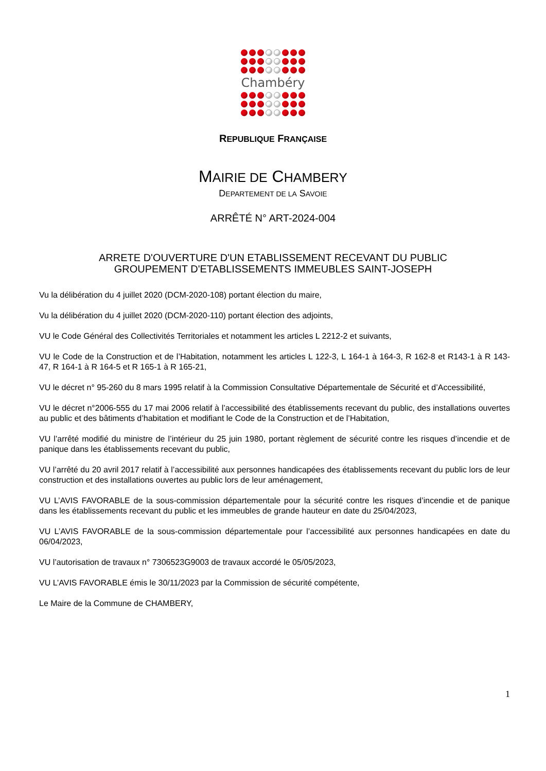Chambéry
REPUBLIQUE FRANÇAISE
MAIRIE DE CHAMBERY
DEPARTEMENT DE LA SAVOIE
ARRÊTÉ N° ART-2024-004
ARRETE D'OUVERTURE D'UN ETABLISSEMENT RECEVANT DU PUBLIC
GROUPEMENT D'ETABLISSEMENTS IMMEUBLES SAINT-JOSEPH
Vu la délibération du 4 juillet 2020 (DCM-2020-108) portant élection du maire,
Vu la délibération du 4 juillet 2020 (DCM-2020-110) portant élection des adjoints,
VU le Code Général des Collectivités Territoriales et notamment les articles L 2212-2 et suivants,
VU le Code de la Construction et de l’Habitation, notamment les articles L 122-3, L 164-1 à 164-3, R 162-8 et R143-1 à R 143-47, R 164-1 à R 164-5 et R 165-1 à R 165-21,
VU le décret n° 95-260 du 8 mars 1995 relatif à la Commission Consultative Départementale de Sécurité et d’Accessibilité,
VU le décret n°2006-555 du 17 mai 2006 relatif à l’accessibilité des établissements recevant du public, des installations ouvertes au public et des bâtiments d’habitation et modifiant le Code de la Construction et de l’Habitation,
VU l’arrêté modifié du ministre de l’intérieur du 25 juin 1980, portant règlement de sécurité contre les risques d’incendie et de panique dans les établissements recevant du public,
VU l’arrêté du 20 avril 2017 relatif à l’accessibilité aux personnes handicapées des établissements recevant du public lors de leur construction et des installations ouvertes au public lors de leur aménagement,
VU L’AVIS FAVORABLE de la sous-commission départementale pour la sécurité contre les risques d’incendie et de panique dans les établissements recevant du public et les immeubles de grande hauteur en date du 25/04/2023,
VU L’AVIS FAVORABLE de la sous-commission départementale pour l’accessibilité aux personnes handicapées en date du 06/04/2023,
VU l’autorisation de travaux n° 7306523G9003 de travaux accordé le 05/05/2023,
VU L’AVIS FAVORABLE émis le 30/11/2023 par la Commission de sécurité compétente,
Le Maire de la Commune de CHAMBERY,
1